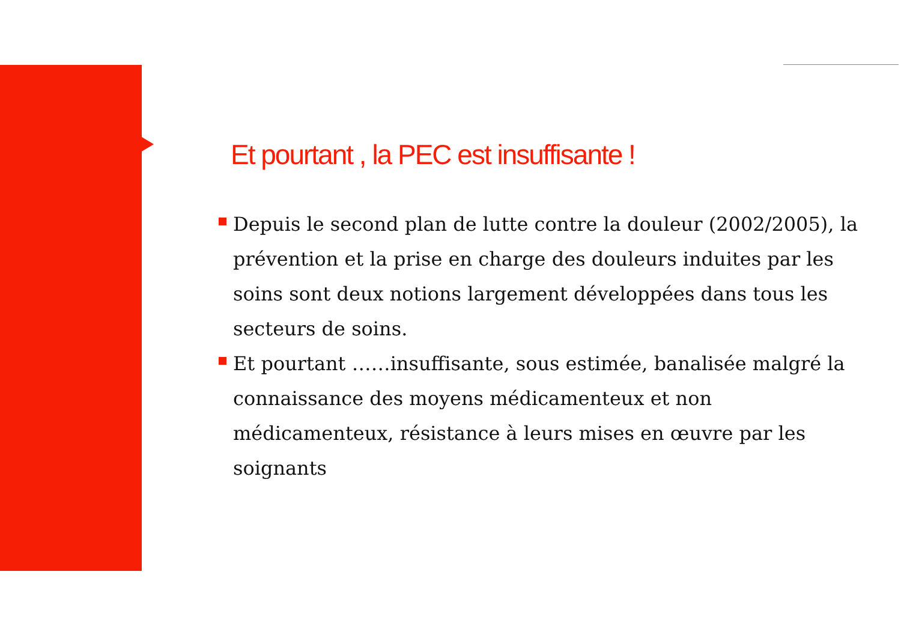Et pourtant , la PEC est insuffisante !
Depuis le second plan de lutte contre la douleur (2002/2005), la prévention et la prise en charge des douleurs induites par les soins sont deux notions largement développées dans tous les secteurs de soins.
Et pourtant ……insuffisante, sous estimée, banalisée malgré la connaissance des moyens médicamenteux et non médicamenteux, résistance à leurs mises en œuvre par les soignants